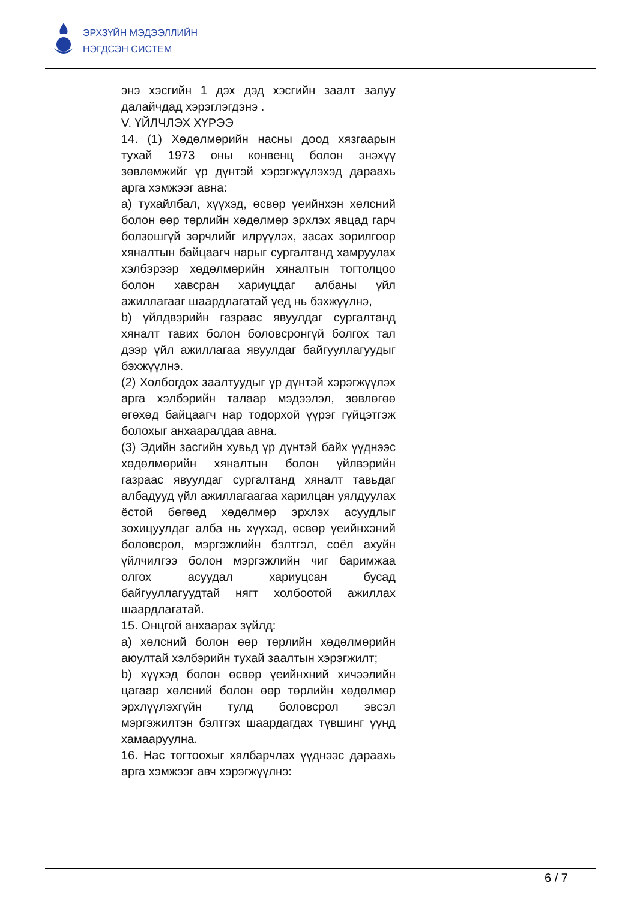ЭРХЗҮЙН МЭДЭЭЛЛИЙН
НЭГДСЭН СИСТЕМ
энэ хэсгийн 1 дэх дэд хэсгийн заалт залуу далайчдад хэрэглэгдэнэ .
V. ҮЙЛЧЛЭХ ХҮРЭЭ
14. (1) Хөдөлмөрийн насны доод хязгаарын тухай 1973 оны конвенц болон энэхүү зөвлөмжийг үр дүнтэй хэрэгжүүлэхэд дараахь арга хэмжээг авна:
а) тухайлбал, хүүхэд, өсвөр үеийнхэн хөлсний болон өөр төрлийн хөдөлмөр эрхлэх явцад гарч болзошгүй зөрчлийг илрүүлэх, засах зорилгоор хяналтын байцаагч нарыг сургалтанд хамруулах хэлбэрээр хөдөлмөрийн хяналтын тогтолцоо болон хавсран хариуцдаг албаны үйл ажиллагааг шаардлагатай үед нь бэхжүүлнэ,
b) үйлдвэрийн газраас явуулдаг сургалтанд хяналт тавих болон боловсронгүй болгох тал дээр үйл ажиллагаа явуулдаг байгууллагуудыг бэхжүүлнэ.
(2) Холбогдох заалтуудыг үр дүнтэй хэрэгжүүлэх арга хэлбэрийн талаар мэдээлэл, зөвлөгөө өгөхөд байцаагч нар тодорхой үүрэг гүйцэтгэж болохыг анхааралдаа авна.
(3) Эдийн засгийн хувьд үр дүнтэй байх үүднээс хөдөлмөрийн хяналтын болон үйлвэрийн газраас явуулдаг сургалтанд хяналт тавьдаг албадууд үйл ажиллагаагаа харилцан уялдуулах ёстой бөгөөд хөдөлмөр эрхлэх асуудлыг зохицуулдаг алба нь хүүхэд, өсвөр үеийнхэний боловсрол, мэргэжлийн бэлтгэл, соёл ахуйн үйлчилгээ болон мэргэжлийн чиг баримжаа олгох асуудал хариуцсан бусад байгууллагуудтай нягт холбоотой ажиллах шаардлагатай.
15. Онцгой анхаарах зүйлд:
а) хөлсний болон өөр төрлийн хөдөлмөрийн аюултай хэлбэрийн тухай заалтын хэрэгжилт;
b) хүүхэд болон өсвөр үеийнхний хичээлийн цагаар хөлсний болон өөр төрлийн хөдөлмөр эрхлүүлэхгүйн тулд боловсрол эвсэл мэргэжилтэн бэлтгэх шаардагдах түвшинг үүнд хамааруулна.
16. Нас тогтоохыг хялбарчлах үүднээс дараахь арга хэмжээг авч хэрэгжүүлнэ:
6 / 7